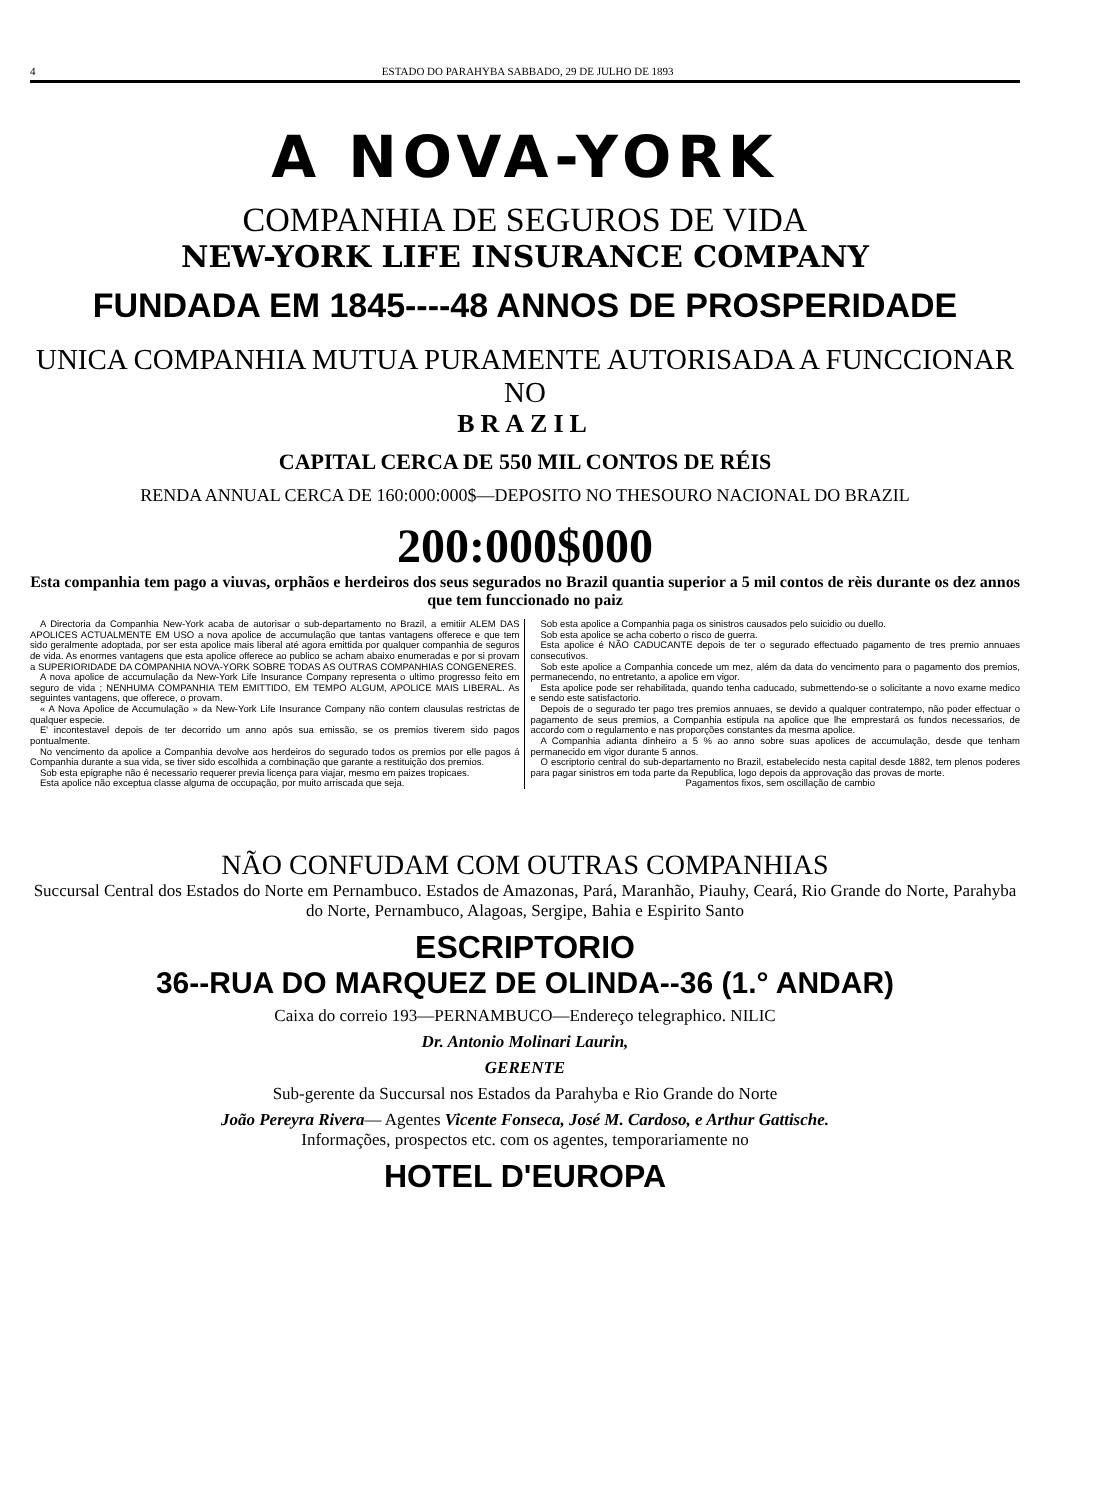4 ESTADO DO PARAHYBA SABBADO, 29 DE JULHO DE 1893
A NOVA-YORK
COMPANHIA DE SEGUROS DE VIDA
NEW-YORK LIFE INSURANCE COMPANY
FUNDADA EM 1845----48 ANNOS DE PROSPERIDADE
UNICA COMPANHIA MUTUA PURAMENTE AUTORISADA A FUNCCIONAR NO
BRAZIL
CAPITAL CERCA DE 550 MIL CONTOS DE RÉIS
RENDA ANNUAL CERCA DE 160:000:000$—DEPOSITO NO THESOURO NACIONAL DO BRAZIL
200:000$000
Esta companhia tem pago a viuvas, orphãos e herdeiros dos seus segurados no Brazil quantia superior a 5 mil contos de rèis durante os dez annos que tem funccionado no paiz
A Directoria da Companhia New-York acaba de autorisar o sub-departamento no Brazil, a emitiir ALEM DAS APOLICES ACTUALMENTE EM USO a nova apolice de accumulação que tantas vantagens offerece e que tem sido geralmente adoptada, por ser esta apolice mais liberal até agora emittida por qualquer companhia de seguros de vida. As enormes vantagens que esta apolice offerece ao publico se acham abaixo enumeradas e por si provam a SUPERIORIDADE DA COMPANHIA NOVA-YORK SOBRE TODAS AS OUTRAS COMPANHIAS CONGENERES.
A nova apolice de accumulação da New-York Life Insurance Company representa o ultimo progresso feito em seguro de vida ; NENHUMA COMPANHIA TEM EMITTIDO, EM TEMPO ALGUM, APOLICE MAIS LIBERAL. As seguintes vantagens, que offerece, o provam.
« A Nova Apolice de Accumulação » da New-York Life Insurance Company não contem clausulas restrictas de qualquer especie.
E' incontestavel depois de ter decorrido um anno após sua emissão, se os premios tiverem sido pagos pontualmente.
No vencimento da apolice a Companhia devolve aos herdeiros do segurado todos os premios por elle pagos á Companhia durante a sua vida, se tiver sido escolhida a combinação que garante a restituição dos premios.
Sob esta epigraphe não é necessario requerer previa licença para viajar, mesmo em paizes tropicaes.
Esta apolice não exceptua classe alguma de occupação, por muito arriscada que seja.
Sob esta apolice a Companhia paga os sinistros causados pelo suicidio ou duello.
Sob esta apolice se acha coberto o risco de guerra.
Esta apolice é NÃO CADUCANTE depois de ter o segurado effectuado pagamento de tres premio annuaes consecutivos.
Sob este apolice a Companhia concede um mez, além da data do vencimento para o pagamento dos premios, permanecendo, no entretanto, a apolice em vigor.
Esta apolice pode ser rehabilitada, quando tenha caducado, submettendo-se o solicitante a novo exame medico e sendo este satisfactorio.
Depois de o segurado ter pago tres premios annuaes, se devido a qualquer contratempo, não poder effectuar o pagamento de seus premios, a Companhia estipula na apolice que lhe emprestará os fundos necessarios, de accordo com o regulamento e nas proporções constantes da mesma apolice.
A Companhia adianta dinheiro a 5 % ao anno sobre suas apolices de accumulação, desde que tenham permanecido em vigor durante 5 annos.
O escriptorio central do sub-departamento no Brazil, estabelecido nesta capital desde 1882, tem plenos poderes para pagar sinistros em toda parte da Republica, logo depois da approvação das provas de morte.
Pagamentos fixos, sem oscillação de cambio
NÃO CONFUDAM COM OUTRAS COMPANHIAS
Succursal Central dos Estados do Norte em Pernambuco. Estados de Amazonas, Pará, Maranhão, Piauhy, Ceará, Rio Grande do Norte, Parahyba do Norte, Pernambuco, Alagoas, Sergipe, Bahia e Espirito Santo
ESCRIPTORIO
36--RUA DO MARQUEZ DE OLINDA--36 (1.° ANDAR)
Caixa do correio 193—PERNAMBUCO—Endereço telegraphico. NILIC
Dr. Antonio Molinari Laurin,
GERENTE
Sub-gerente da Succursal nos Estados da Parahyba e Rio Grande do Norte
João Pereyra Rivera— Agentes Vicente Fonseca, José M. Cardoso, e Arthur Gattische.
Informações, prospectos etc. com os agentes, temporariamente no
HOTEL D'EUROPA